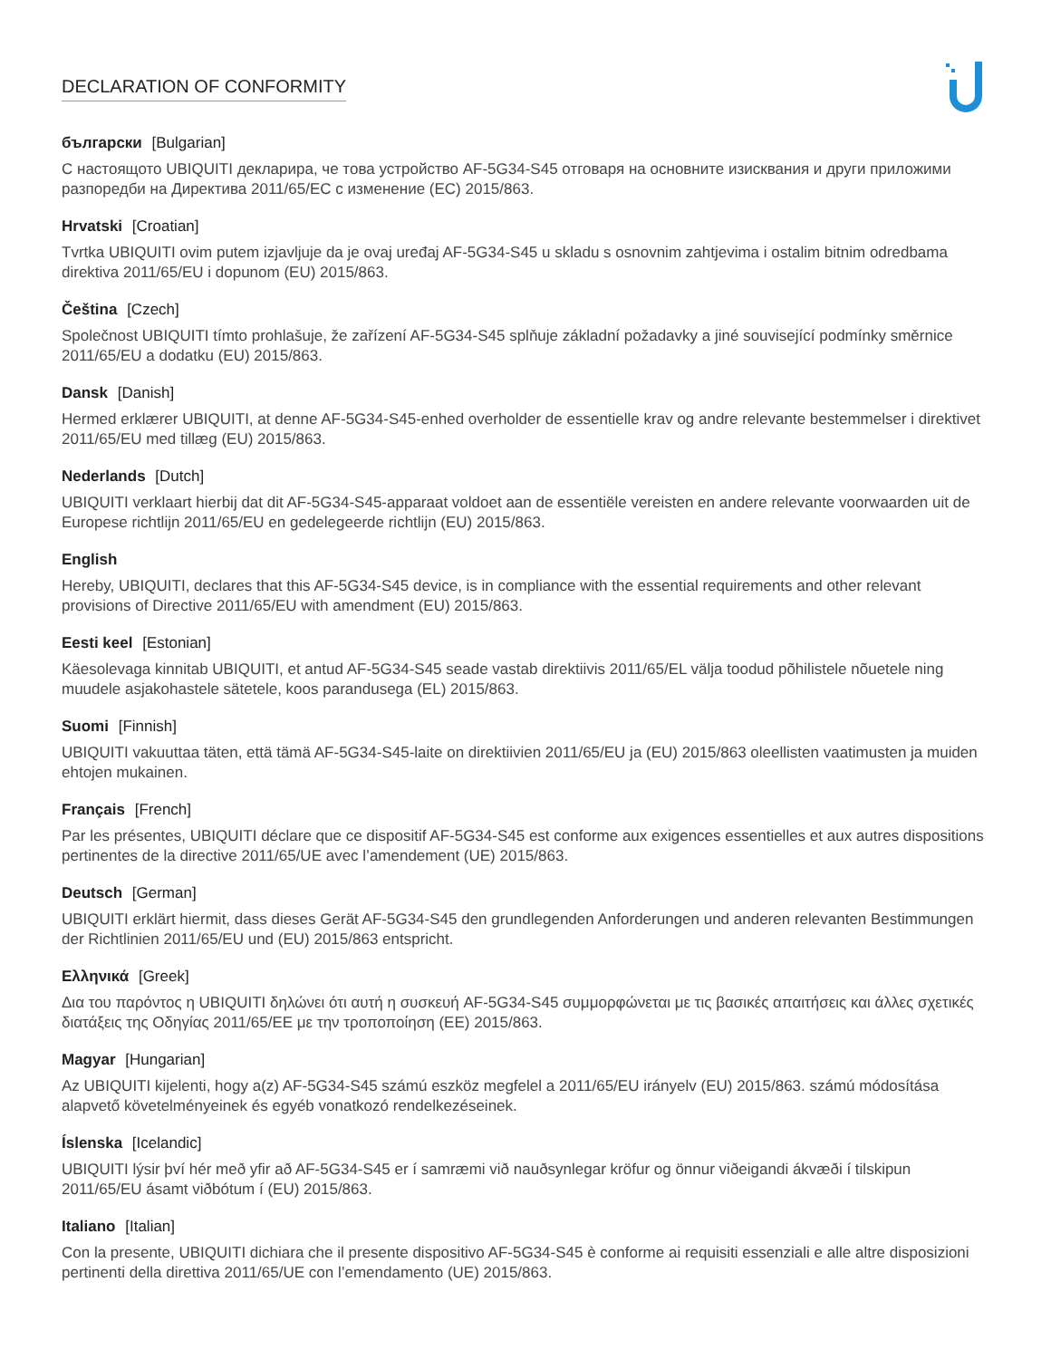DECLARATION OF CONFORMITY
български [Bulgarian]
С настоящото UBIQUITI декларира, че това устройство AF-5G34-S45 отговаря на основните изисквания и други приложими разпоредби на Директива 2011/65/ЕС с изменение (ЕС) 2015/863.
Hrvatski [Croatian]
Tvrtka UBIQUITI ovim putem izjavljuje da je ovaj uređaj AF-5G34-S45 u skladu s osnovnim zahtjevima i ostalim bitnim odredbama direktiva 2011/65/EU i dopunom (EU) 2015/863.
Čeština [Czech]
Společnost UBIQUITI tímto prohlašuje, že zařízení AF-5G34-S45 splňuje základní požadavky a jiné související podmínky směrnice 2011/65/EU a dodatku (EU) 2015/863.
Dansk [Danish]
Hermed erklærer UBIQUITI, at denne AF-5G34-S45-enhed overholder de essentielle krav og andre relevante bestemmelser i direktivet 2011/65/EU med tillæg (EU) 2015/863.
Nederlands [Dutch]
UBIQUITI verklaart hierbij dat dit AF-5G34-S45-apparaat voldoet aan de essentiële vereisten en andere relevante voorwaarden uit de Europese richtlijn 2011/65/EU en gedelegeerde richtlijn (EU) 2015/863.
English
Hereby, UBIQUITI, declares that this AF-5G34-S45 device, is in compliance with the essential requirements and other relevant provisions of Directive 2011/65/EU with amendment (EU) 2015/863.
Eesti keel [Estonian]
Käesolevaga kinnitab UBIQUITI, et antud AF-5G34-S45 seade vastab direktiivis 2011/65/EL välja toodud põhilistele nõuetele ning muudele asjakohastele sätetele, koos parandusega (EL) 2015/863.
Suomi [Finnish]
UBIQUITI vakuuttaa täten, että tämä AF-5G34-S45-laite on direktiivien 2011/65/EU ja (EU) 2015/863 oleellisten vaatimusten ja muiden ehtojen mukainen.
Français [French]
Par les présentes, UBIQUITI déclare que ce dispositif AF-5G34-S45 est conforme aux exigences essentielles et aux autres dispositions pertinentes de la directive 2011/65/UE avec l’amendement (UE) 2015/863.
Deutsch [German]
UBIQUITI erklärt hiermit, dass dieses Gerät AF-5G34-S45 den grundlegenden Anforderungen und anderen relevanten Bestimmungen der Richtlinien 2011/65/EU und (EU) 2015/863 entspricht.
Ελληνικά [Greek]
Δια του παρόντος η UBIQUITI δηλώνει ότι αυτή η συσκευή AF-5G34-S45 συμμορφώνεται με τις βασικές απαιτήσεις και άλλες σχετικές διατάξεις της Οδηγίας 2011/65/ΕΕ με την τροποποίηση (ΕΕ) 2015/863.
Magyar [Hungarian]
Az UBIQUITI kijelenti, hogy a(z) AF-5G34-S45 számú eszköz megfelel a 2011/65/EU irányelv (EU) 2015/863. számú módosítása alapvető követelményeinek és egyéb vonatkozó rendelkezéseinek.
Íslenska [Icelandic]
UBIQUITI lýsir því hér með yfir að AF-5G34-S45 er í samræmi við nauðsynlegar kröfur og önnur viðeigandi ákvæði í tilskipun 2011/65/EU ásamt viðbótum í (EU) 2015/863.
Italiano [Italian]
Con la presente, UBIQUITI dichiara che il presente dispositivo AF-5G34-S45 è conforme ai requisiti essenziali e alle altre disposizioni pertinenti della direttiva 2011/65/UE con l’emendamento (UE) 2015/863.